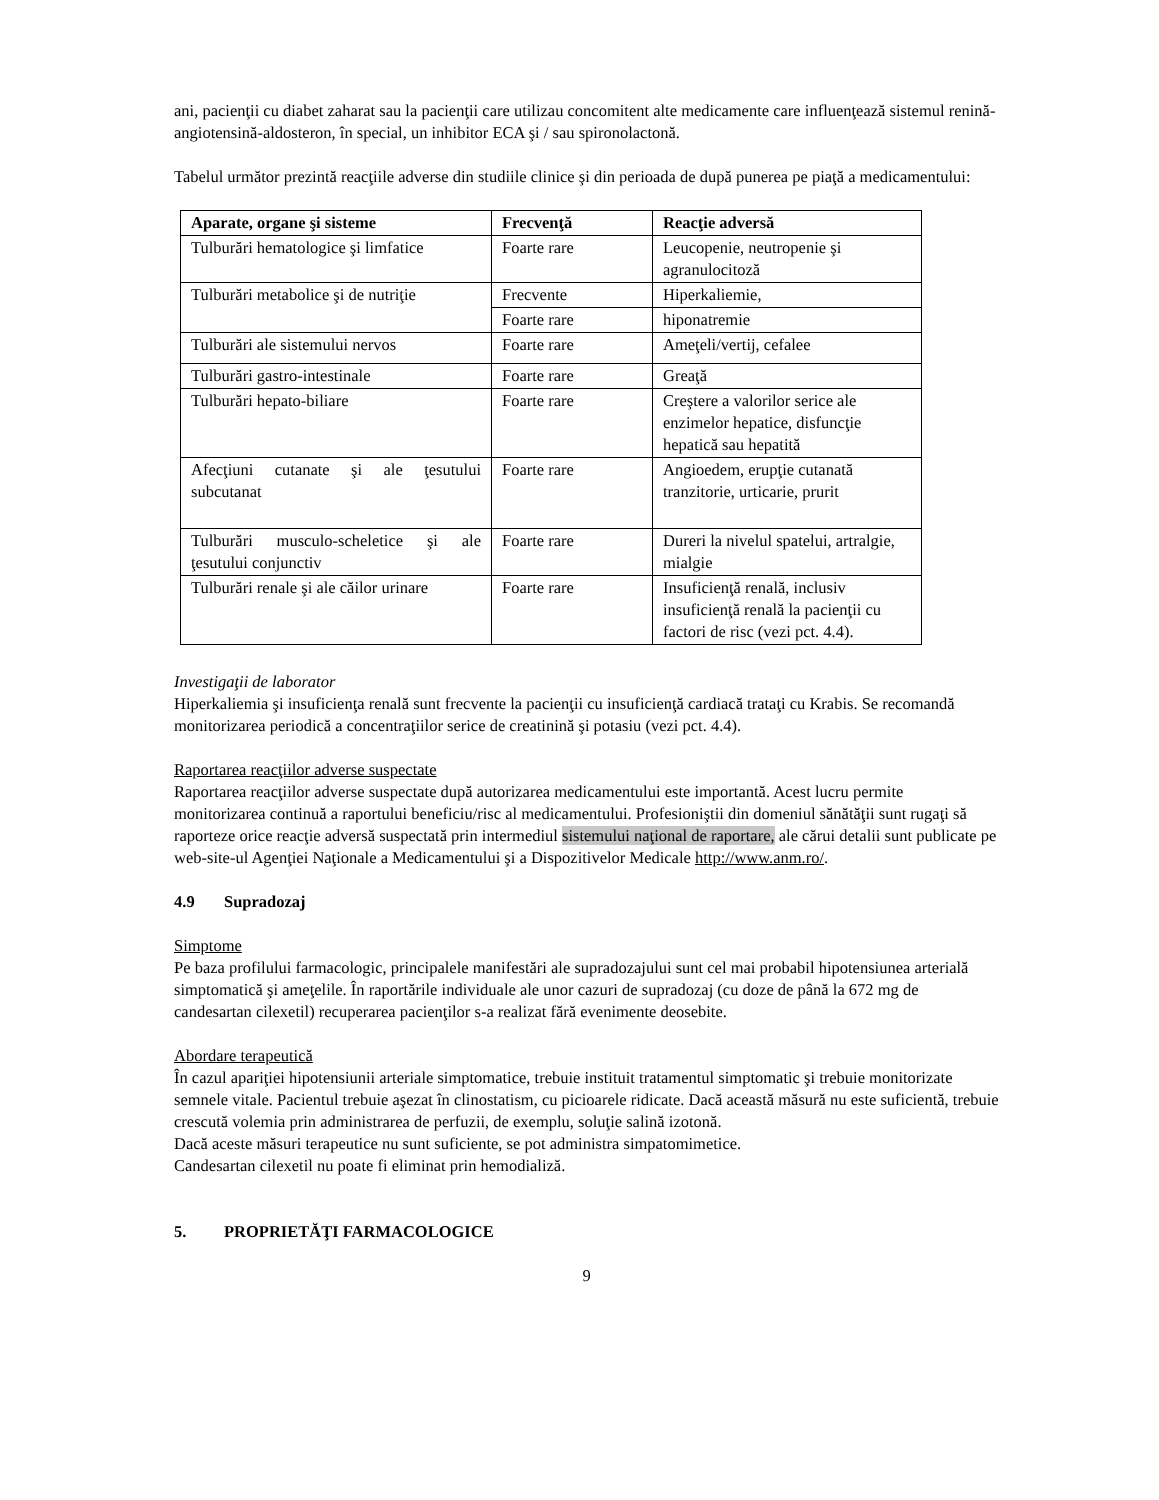ani, pacienţii cu diabet zaharat sau la pacienţii care utilizau concomitent alte medicamente care influenţează sistemul renină-angiotensină-aldosteron, în special, un inhibitor ECA şi / sau spironolactonă.
Tabelul următor prezintă reacţiile adverse din studiile clinice şi din perioada de după punerea pe piaţă a medicamentului:
| Aparate, organe şi sisteme | Frecvenţă | Reacţie adversă |
| --- | --- | --- |
| Tulburări hematologice şi limfatice | Foarte rare | Leucopenie, neutropenie şi agranulocitoză |
| Tulburări metabolice şi de nutriţie | Frecvente | Hiperkaliemie, |
| | Foarte rare | hiponatremie |
| Tulburări ale sistemului nervos | Foarte rare | Ameţeli/vertij, cefalee |
| Tulburări gastro-intestinale | Foarte rare | Greaţă |
| Tulburări hepato-biliare | Foarte rare | Creştere a valorilor serice ale enzimelor hepatice, disfuncţie hepatică sau hepatită |
| Afecţiuni cutanate şi ale ţesutului subcutanat | Foarte rare | Angioedem, erupţie cutanată tranzitorie, urticarie, prurit |
| Tulburări musculo-scheletice şi ale ţesutului conjunctiv | Foarte rare | Dureri la nivelul spatelui, artralgie, mialgie |
| Tulburări renale şi ale căilor urinare | Foarte rare | Insuficienţă renală, inclusiv insuficienţă renală la pacienţii cu factori de risc (vezi pct. 4.4). |
Investigaţii de laborator
Hiperkaliemia şi insuficienţa renală sunt frecvente la pacienţii cu insuficienţă cardiacă trataţi cu Krabis. Se recomandă monitorizarea periodică a concentraţiilor serice de creatinină şi potasiu (vezi pct. 4.4).
Raportarea reacţiilor adverse suspectate
Raportarea reacţiilor adverse suspectate după autorizarea medicamentului este importantă. Acest lucru permite monitorizarea continuă a raportului beneficiu/risc al medicamentului. Profesioniştii din domeniul sănătăţii sunt rugaţi să raporteze orice reacţie adversă suspectată prin intermediul sistemului naţional de raportare, ale cărui detalii sunt publicate pe web-site-ul Agenţiei Naţionale a Medicamentului şi a Dispozitivelor Medicale http://www.anm.ro/.
4.9 Supradozaj
Simptome
Pe baza profilului farmacologic, principalele manifestări ale supradozajului sunt cel mai probabil hipotensiunea arterială simptomatică şi ameţelile. În raportările individuale ale unor cazuri de supradozaj (cu doze de până la 672 mg de candesartan cilexetil) recuperarea pacienţilor s-a realizat fără evenimente deosebite.
Abordare terapeutică
În cazul apariţiei hipotensiunii arteriale simptomatice, trebuie instituit tratamentul simptomatic şi trebuie monitorizate semnele vitale. Pacientul trebuie aşezat în clinostatism, cu picioarele ridicate. Dacă această măsură nu este suficientă, trebuie crescută volemia prin administrarea de perfuzii, de exemplu, soluţie salină izotonă.
Dacă aceste măsuri terapeutice nu sunt suficiente, se pot administra simpatomimetice.
Candesartan cilexetil nu poate fi eliminat prin hemodializă.
5. PROPRIETĂŢI FARMACOLOGICE
9